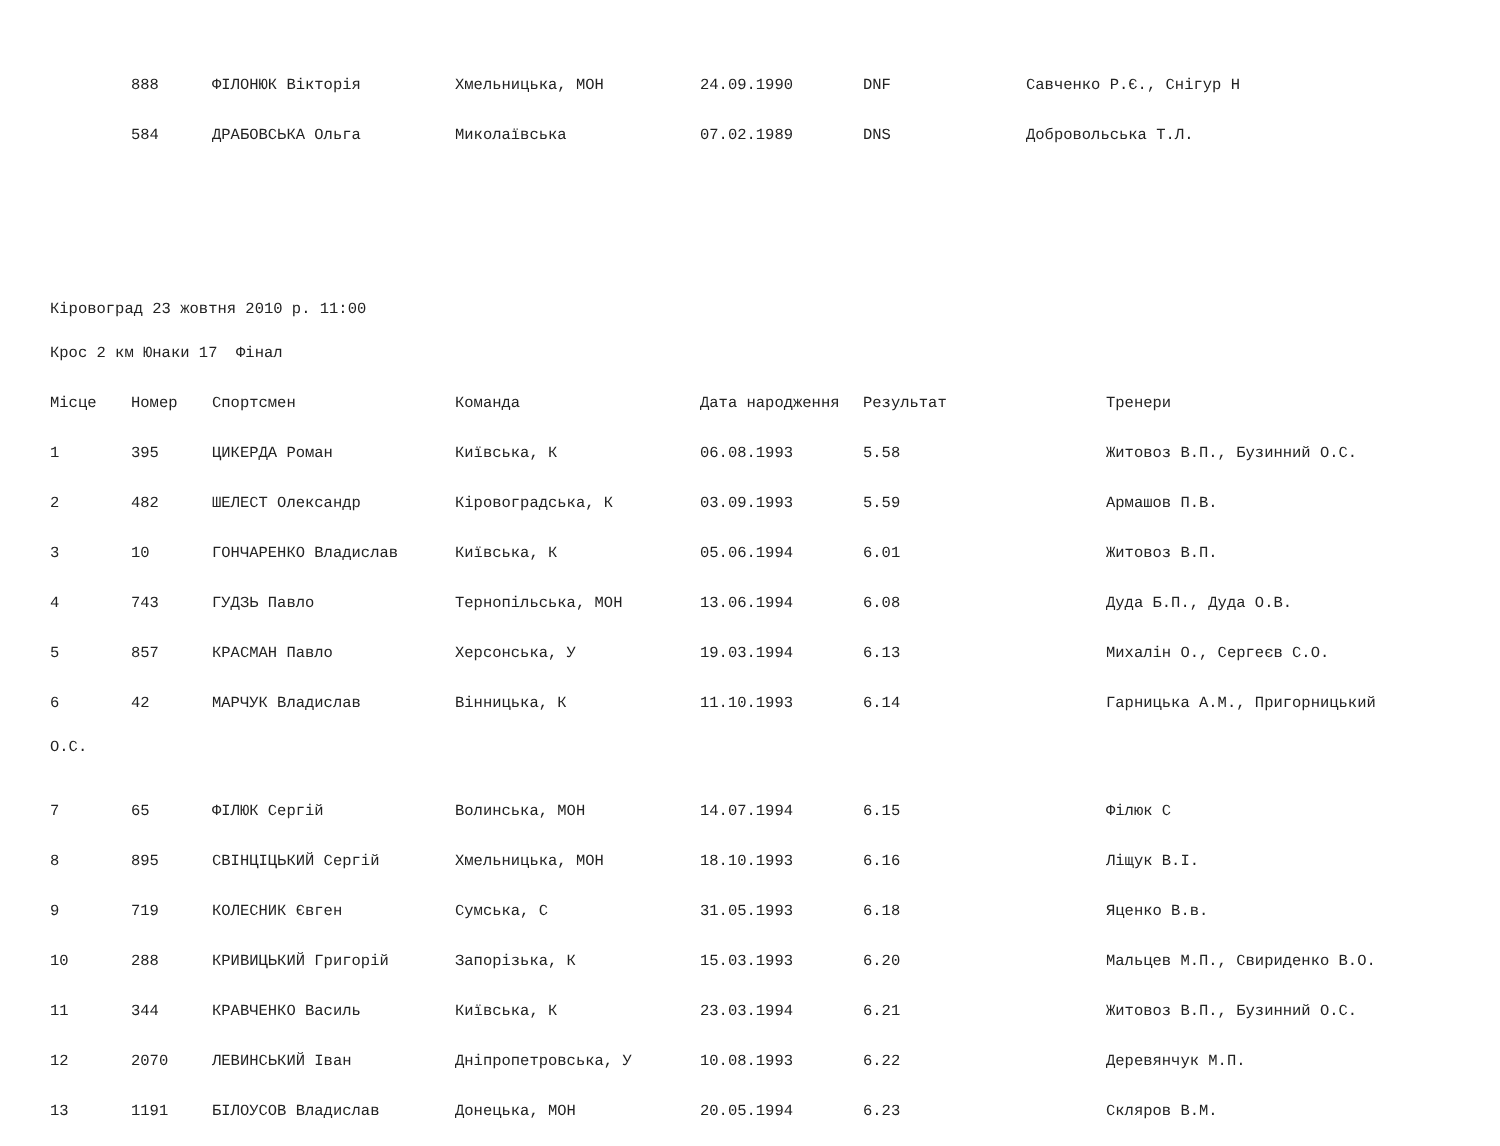| | 888 | ФІЛОНЮК Вікторія | Хмельницька, МОН | 24.09.1990 | DNF | Савченко Р.Є., Снігур Н |
| | 584 | ДРАБОВСЬКА Ольга | Миколаївська | 07.02.1989 | DNS | Добровольська Т.Л. |
Кіровоград 23 жовтня 2010 р. 11:00
Крос 2 км Юнаки 17 Фінал
| Місце | Номер | Спортсмен | Команда | Дата народження | Результат | Тренери |
| --- | --- | --- | --- | --- | --- | --- |
| 1 | 395 | ЦИКЕРДА Роман | Київська, К | 06.08.1993 | 5.58 | Житовоз В.П., Бузинний О.С. |
| 2 | 482 | ШЕЛЕСТ Олександр | Кіровоградська, К | 03.09.1993 | 5.59 | Армашов П.В. |
| 3 | 10 | ГОНЧАРЕНКО Владислав | Київська, К | 05.06.1994 | 6.01 | Житовоз В.П. |
| 4 | 743 | ГУДЗЬ Павло | Тернопільська, МОН | 13.06.1994 | 6.08 | Дуда Б.П., Дуда О.В. |
| 5 | 857 | КРАСМАН Павло | Херсонська, У | 19.03.1994 | 6.13 | Михалін О., Сергеєв С.О. |
| 6 | 42 | МАРЧУК Владислав | Вінницька, К | 11.10.1993 | 6.14 | Гарницька А.М., Пригорницький |
| О.С. | | | | | | |
| 7 | 65 | ФІЛЮК Сергій | Волинська, МОН | 14.07.1994 | 6.15 | Філюк С |
| 8 | 895 | СВІНЦІЦЬКИЙ Сергій | Хмельницька, МОН | 18.10.1993 | 6.16 | Ліщук В.І. |
| 9 | 719 | КОЛЕСНИК Євген | Сумська, С | 31.05.1993 | 6.18 | Яценко В.в. |
| 10 | 288 | КРИВИЦЬКИЙ Григорій | Запорізька, К | 15.03.1993 | 6.20 | Мальцев М.П., Свириденко В.О. |
| 11 | 344 | КРАВЧЕНКО Василь | Київська, К | 23.03.1994 | 6.21 | Житовоз В.П., Бузинний О.С. |
| 12 | 2070 | ЛЕВИНСЬКИЙ Іван | Дніпропетровська, У | 10.08.1993 | 6.22 | Деревянчук М.П. |
| 13 | 1191 | БІЛОУСОВ Владислав | Донецька, МОН | 20.05.1994 | 6.23 | Скляров В.М. |